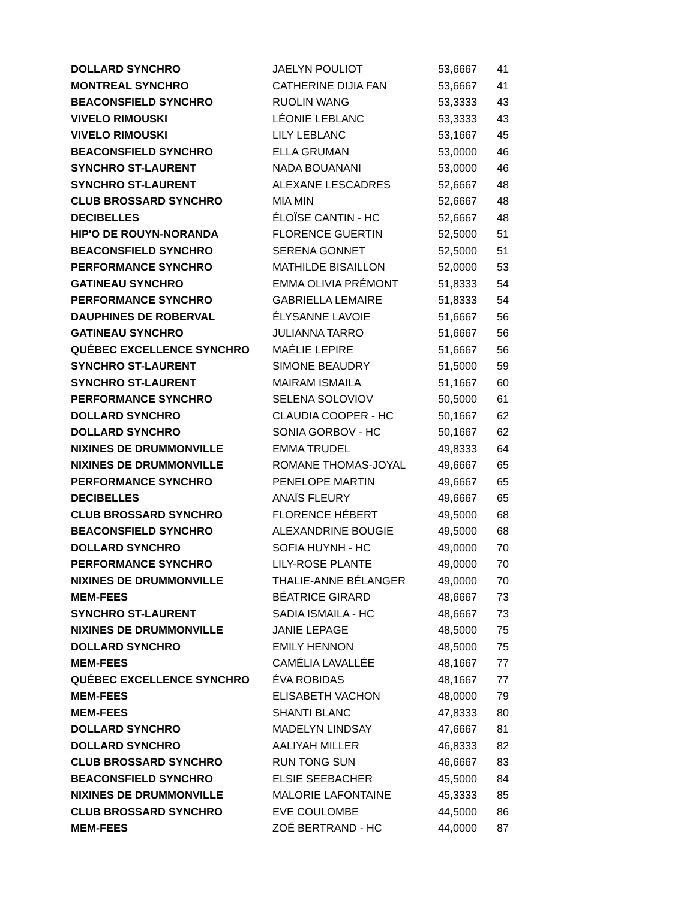| DOLLARD SYNCHRO | JAELYN POULIOT | 53,6667 | 41 |
| MONTREAL SYNCHRO | CATHERINE DIJIA FAN | 53,6667 | 41 |
| BEACONSFIELD SYNCHRO | RUOLIN WANG | 53,3333 | 43 |
| VIVELO RIMOUSKI | LÉONIE LEBLANC | 53,3333 | 43 |
| VIVELO RIMOUSKI | LILY LEBLANC | 53,1667 | 45 |
| BEACONSFIELD SYNCHRO | ELLA GRUMAN | 53,0000 | 46 |
| SYNCHRO ST-LAURENT | NADA BOUANANI | 53,0000 | 46 |
| SYNCHRO ST-LAURENT | ALEXANE LESCADRES | 52,6667 | 48 |
| CLUB BROSSARD SYNCHRO | MIA MIN | 52,6667 | 48 |
| DECIBELLES | ÉLOÏSE CANTIN - HC | 52,6667 | 48 |
| HIP'O DE ROUYN-NORANDA | FLORENCE GUERTIN | 52,5000 | 51 |
| BEACONSFIELD SYNCHRO | SERENA GONNET | 52,5000 | 51 |
| PERFORMANCE SYNCHRO | MATHILDE BISAILLON | 52,0000 | 53 |
| GATINEAU SYNCHRO | EMMA OLIVIA PRÉMONT | 51,8333 | 54 |
| PERFORMANCE SYNCHRO | GABRIELLA LEMAIRE | 51,8333 | 54 |
| DAUPHINES DE ROBERVAL | ÉLYSANNE LAVOIE | 51,6667 | 56 |
| GATINEAU SYNCHRO | JULIANNA TARRO | 51,6667 | 56 |
| QUÉBEC EXCELLENCE SYNCHRO | MAÉLIE LEPIRE | 51,6667 | 56 |
| SYNCHRO ST-LAURENT | SIMONE BEAUDRY | 51,5000 | 59 |
| SYNCHRO ST-LAURENT | MAIRAM ISMAILA | 51,1667 | 60 |
| PERFORMANCE SYNCHRO | SELENA SOLOVIOV | 50,5000 | 61 |
| DOLLARD SYNCHRO | CLAUDIA COOPER - HC | 50,1667 | 62 |
| DOLLARD SYNCHRO | SONIA GORBOV - HC | 50,1667 | 62 |
| NIXINES DE DRUMMONVILLE | EMMA TRUDEL | 49,8333 | 64 |
| NIXINES DE DRUMMONVILLE | ROMANE THOMAS-JOYAL | 49,6667 | 65 |
| PERFORMANCE SYNCHRO | PENELOPE MARTIN | 49,6667 | 65 |
| DECIBELLES | ANAÏS FLEURY | 49,6667 | 65 |
| CLUB BROSSARD SYNCHRO | FLORENCE HÉBERT | 49,5000 | 68 |
| BEACONSFIELD SYNCHRO | ALEXANDRINE BOUGIE | 49,5000 | 68 |
| DOLLARD SYNCHRO | SOFIA HUYNH - HC | 49,0000 | 70 |
| PERFORMANCE SYNCHRO | LILY-ROSE PLANTE | 49,0000 | 70 |
| NIXINES DE DRUMMONVILLE | THALIE-ANNE BÉLANGER | 49,0000 | 70 |
| MEM-FEES | BÉATRICE GIRARD | 48,6667 | 73 |
| SYNCHRO ST-LAURENT | SADIA ISMAILA - HC | 48,6667 | 73 |
| NIXINES DE DRUMMONVILLE | JANIE LEPAGE | 48,5000 | 75 |
| DOLLARD SYNCHRO | EMILY HENNON | 48,5000 | 75 |
| MEM-FEES | CAMÉLIA LAVALLÉE | 48,1667 | 77 |
| QUÉBEC EXCELLENCE SYNCHRO | ÉVA ROBIDAS | 48,1667 | 77 |
| MEM-FEES | ELISABETH VACHON | 48,0000 | 79 |
| MEM-FEES | SHANTI BLANC | 47,8333 | 80 |
| DOLLARD SYNCHRO | MADELYN LINDSAY | 47,6667 | 81 |
| DOLLARD SYNCHRO | AALIYAH MILLER | 46,8333 | 82 |
| CLUB BROSSARD SYNCHRO | RUN TONG SUN | 46,6667 | 83 |
| BEACONSFIELD SYNCHRO | ELSIE SEEBACHER | 45,5000 | 84 |
| NIXINES DE DRUMMONVILLE | MALORIE LAFONTAINE | 45,3333 | 85 |
| CLUB BROSSARD SYNCHRO | EVE COULOMBE | 44,5000 | 86 |
| MEM-FEES | ZOÉ BERTRAND - HC | 44,0000 | 87 |